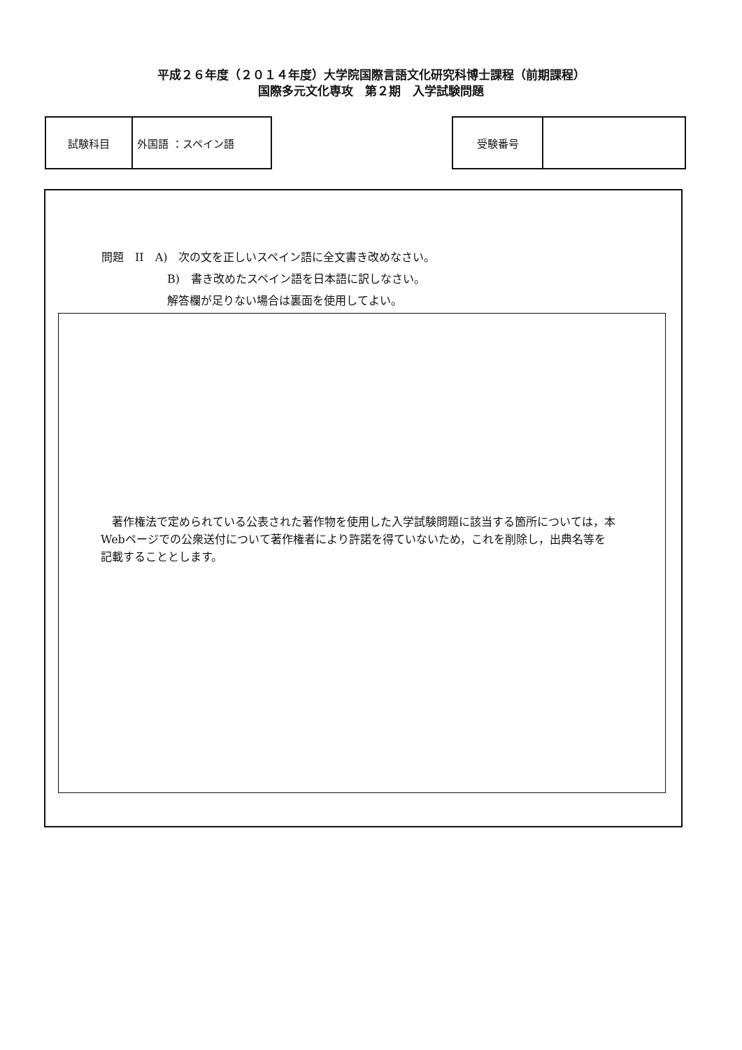平成２６年度（２０１４年度）大学院国際言語文化研究科博士課程（前期課程）
国際多元文化専攻　第２期　入学試験問題
| 試験科目 | 外国語 ：スペイン語 |
| 受験番号 | |
問題　II　A)　次の文を正しいスペイン語に全文書き改めなさい。
B)　書き改めたスペイン語を日本語に訳しなさい。
解答欄が足りない場合は裏面を使用してよい。
　著作権法で定められている公表された著作物を使用した入学試験問題に該当する箇所については，本Webページでの公衆送付について著作権者により許諾を得ていないため，これを削除し，出典名等を記載することとします。